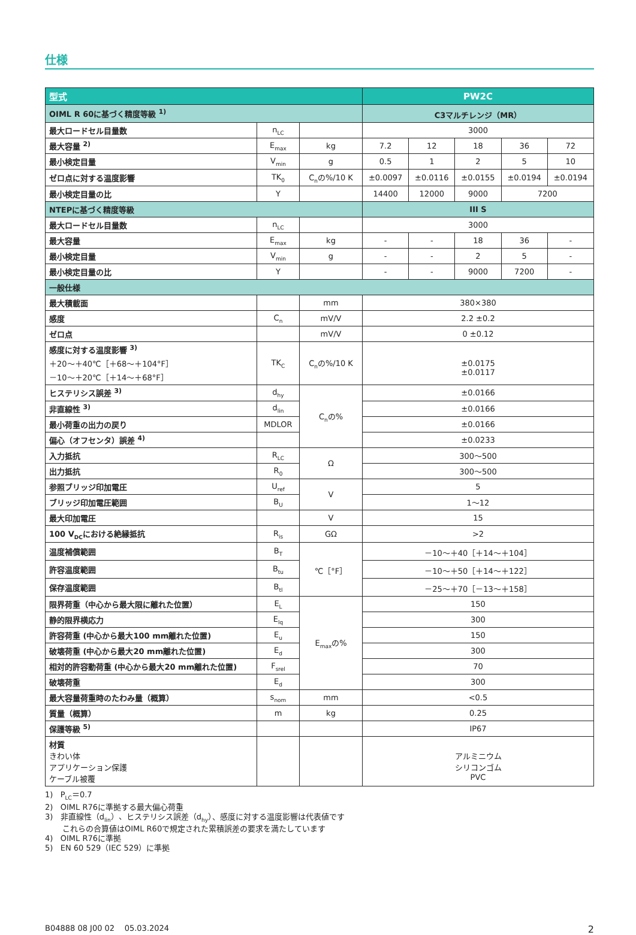仕様
| 型式 | | | PW2C | | | | |
| --- | --- | --- | --- | --- | --- | --- | --- |
| OIML R 60に基づく精度等級 <sup>1)</sup> | | | C3マルチレンジ（MR） | | | | |
| 最大ロードセル目量数 | n<sub>LC</sub> | | 3000 | | | | |
| 最大容量 <sup>2)</sup> | E<sub>max</sub> | kg | 7.2 | 12 | 18 | 36 | 72 |
| 最小検定目量 | V<sub>min</sub> | g | 0.5 | 1 | 2 | 5 | 10 |
| ゼロ点に対する温度影響 | TK<sub>0</sub> | C<sub>n</sub>の%/10 K | ±0.0097 | ±0.0116 | ±0.0155 | ±0.0194 | ±0.0194 |
| 最小検定目量の比 | Y | | 14400 | 12000 | 9000 | 7200 | |
| NTEPに基づく精度等級 | | | III S | | | | |
| 最大ロードセル目量数 | n<sub>LC</sub> | | 3000 | | | | |
| 最大容量 | E<sub>max</sub> | kg | - | - | 18 | 36 | - |
| 最小検定目量 | V<sub>min</sub> | g | - | - | 2 | 5 | - |
| 最小検定目量の比 | Y | | - | - | 9000 | 7200 | - |
| 一般仕様 | | | | | | | |
| 最大積載面 | | mm | 380×380 | | | | |
| 感度 | C<sub>n</sub> | mV/V | 2.2 ±0.2 | | | | |
| ゼロ点 | | mV/V | 0 ±0.12 | | | | |
| 感度に対する温度影響 <sup>3)</sup> ＋20～＋40℃［＋68～＋104°F］ －10～＋20℃［＋14～＋68°F］ | TK<sub>C</sub> | C<sub>n</sub>の%/10 K | ±0.0175 ±0.0117 | | | | |
| ヒステリシス誤差 <sup>3)</sup> | d<sub>hy</sub> | C<sub>n</sub>の% | ±0.0166 | | | | |
| 非直線性 <sup>3)</sup> | d<sub>lin</sub> | | ±0.0166 | | | | |
| 最小荷重の出力の戻り | MDLOR | | ±0.0166 | | | | |
| 偏心（オフセンタ）誤差 <sup>4)</sup> | | | ±0.0233 | | | | |
| 入力抵抗 | R<sub>LC</sub> | Ω | 300～500 | | | | |
| 出力抵抗 | R<sub>0</sub> | | 300～500 | | | | |
| 参照ブリッジ印加電圧 | U<sub>ref</sub> | V | 5 | | | | |
| ブリッジ印加電圧範囲 | B<sub>U</sub> | | 1～12 | | | | |
| 最大印加電圧 | | V | 15 | | | | |
| 100 V<sub>DC</sub>における絶縁抵抗 | R<sub>is</sub> | GΩ | >2 | | | | |
| 温度補償範囲 | B<sub>T</sub> | ℃［°F］ | －10～＋40［＋14～＋104］ | | | | |
| 許容温度範囲 | B<sub>tu</sub> | | －10～＋50［＋14～＋122］ | | | | |
| 保存温度範囲 | B<sub>tl</sub> | | －25～＋70［－13～＋158］ | | | | |
| 限界荷重（中心から最大限に離れた位置） | E<sub>L</sub> | E<sub>max</sub>の% | 150 | | | | |
| 静的限界横応力 | E<sub>lq</sub> | | 300 | | | | |
| 許容荷重 (中心から最大100 mm離れた位置) | E<sub>u</sub> | | 150 | | | | |
| 破壊荷重 (中心から最大20 mm離れた位置) | E<sub>d</sub> | | 300 | | | | |
| 相対的許容動荷重 (中心から最大20 mm離れた位置) | F<sub>srel</sub> | | 70 | | | | |
| 破壊荷重 | E<sub>d</sub> | | 300 | | | | |
| 最大容量荷重時のたわみ量（概算） | s<sub>nom</sub> | mm | <0.5 | | | | |
| 質量（概算） | m | kg | 0.25 | | | | |
| 保護等級 <sup>5)</sup> | | | IP67 | | | | |
| 材質 きわい体 アプリケーション保護 ケーブル被覆 | | | アルミニウム シリコンゴム PVC | | | | |
1) P<sub>LC</sub>＝0.7
2) OIML R76に準拠する最大偏心荷重
3) 非直線性（d<sub>lin</sub>）、ヒステリシス誤差（d<sub>hy</sub>）、感度に対する温度影響は代表値です
これらの合算値はOIML R60で規定された累積誤差の要求を満たしています
4) OIML R76に準拠
5) EN 60 529（IEC 529）に準拠
B04888 08 J00 02 05.03.2024 2